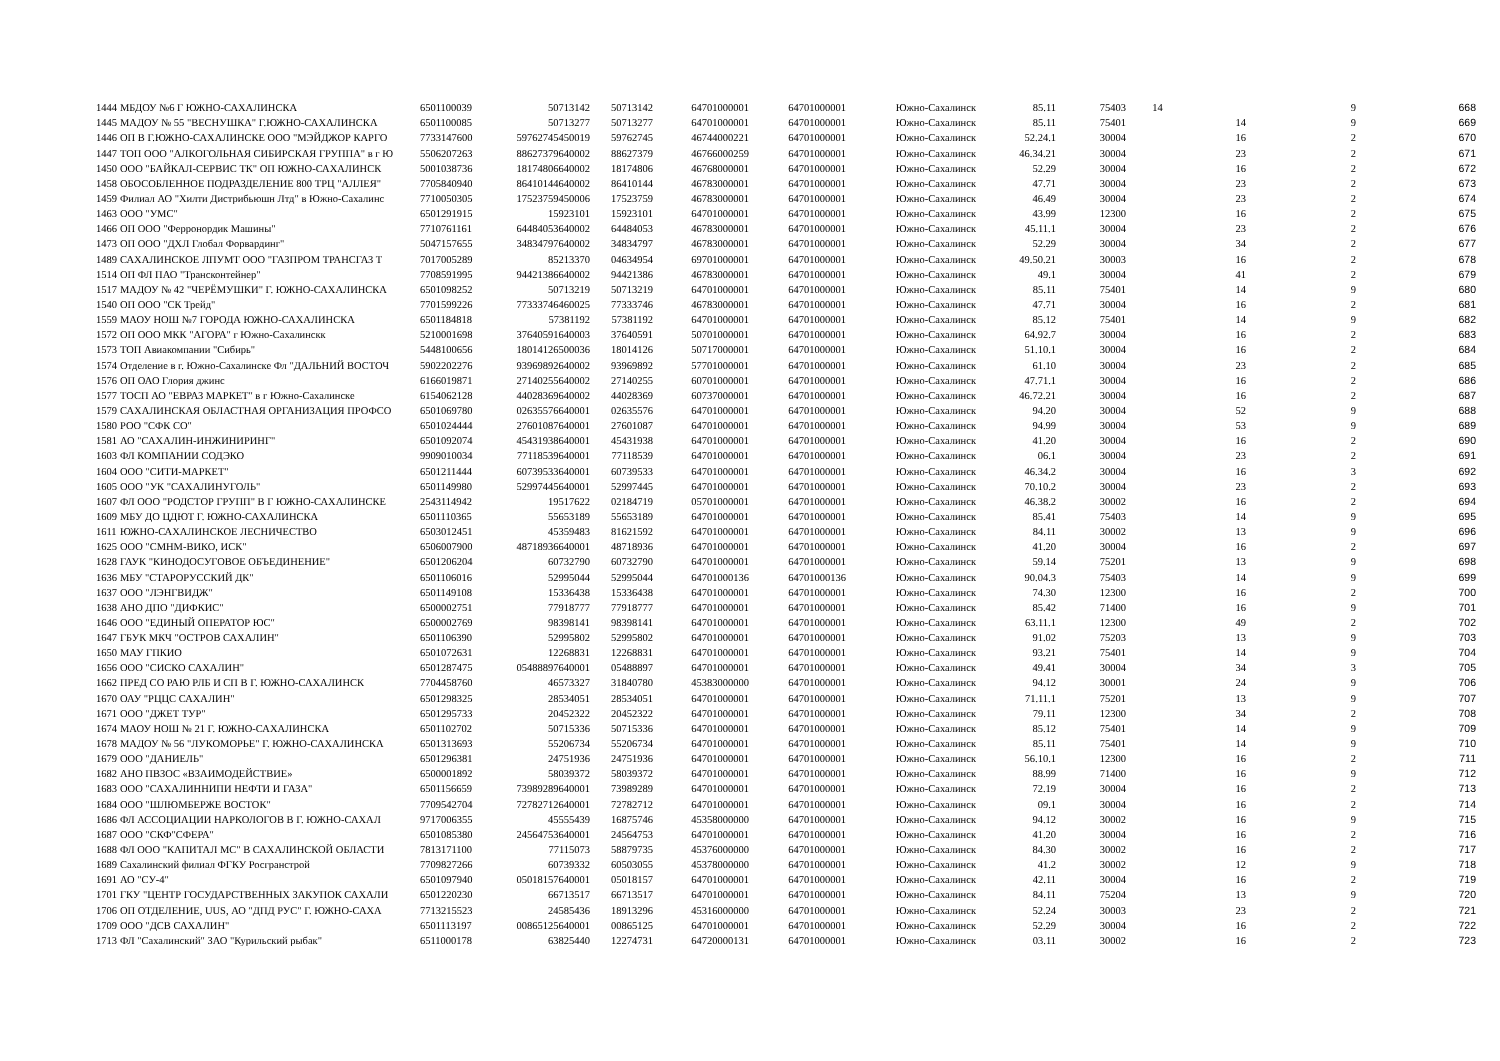| 1444 | МБДОУ №6 Г ЮЖНО-САХАЛИНСКА | 6501100039 | 50713142 | 50713142 | 64701000001 | 64701000001 | Южно-Сахалинск | 85.11 | 75403 | 14 | 9 | 668 |
| 1445 | МАДОУ № 55 "ВЕСНУШКА" Г.ЮЖНО-САХАЛИНСКА | 6501100085 | 50713277 | 50713277 | 64701000001 | 64701000001 | Южно-Сахалинск | 85.11 | 75401 | 14 | 9 | 669 |
| 1446 | ОП В Г.ЮЖНО-САХАЛИНСКЕ ООО "МЭЙДЖОР КАРГО | 7733147600 | 59762745450019 | 59762745 | 46744000221 | 64701000001 | Южно-Сахалинск | 52.24.1 | 30004 | 16 | 2 | 670 |
| 1447 | ТОП ООО "АЛКОГОЛЬНАЯ СИБИРСКАЯ ГРУППА" в г Ю | 5506207263 | 88627379640002 | 88627379 | 46766000259 | 64701000001 | Южно-Сахалинск | 46.34.21 | 30004 | 23 | 2 | 671 |
| 1450 | ООО "БАЙКАЛ-СЕРВИС ТК" ОП ЮЖНО-САХАЛИНСК | 5001038736 | 18174806640002 | 18174806 | 46768000001 | 64701000001 | Южно-Сахалинск | 52.29 | 30004 | 16 | 2 | 672 |
| 1458 | ОБОСОБЛЕННОЕ ПОДРАЗДЕЛЕНИЕ 800 ТРЦ "АЛЛЕЯ" | 7705840940 | 86410144640002 | 86410144 | 46783000001 | 64701000001 | Южно-Сахалинск | 47.71 | 30004 | 23 | 2 | 673 |
| 1459 | Филиал АО "Хилти Дистрибьюшн Лтд" в Южно-Сахалинс | 7710050305 | 17523759450006 | 17523759 | 46783000001 | 64701000001 | Южно-Сахалинск | 46.49 | 30004 | 23 | 2 | 674 |
| 1463 | ООО "УМС" | 6501291915 | 15923101 | 15923101 | 64701000001 | 64701000001 | Южно-Сахалинск | 43.99 | 12300 | 16 | 2 | 675 |
| 1466 | ОП ООО "Ферронордик Машины" | 7710761161 | 64484053640002 | 64484053 | 46783000001 | 64701000001 | Южно-Сахалинск | 45.11.1 | 30004 | 23 | 2 | 676 |
| 1473 | ОП ООО "ДХЛ Глобал Форвардинг" | 5047157655 | 34834797640002 | 34834797 | 46783000001 | 64701000001 | Южно-Сахалинск | 52.29 | 30004 | 34 | 2 | 677 |
| 1489 | САХАЛИНСКОЕ ЛПУМТ ООО "ГАЗПРОМ ТРАНСГАЗ Т | 7017005289 | 85213370 | 04634954 | 69701000001 | 64701000001 | Южно-Сахалинск | 49.50.21 | 30003 | 16 | 2 | 678 |
| 1514 | ОП ФЛ ПАО "Трансконтейнер" | 7708591995 | 94421386640002 | 94421386 | 46783000001 | 64701000001 | Южно-Сахалинск | 49.1 | 30004 | 41 | 2 | 679 |
| 1517 | МАДОУ № 42 "ЧЕРЁМУШКИ" Г. ЮЖНО-САХАЛИНСКА | 6501098252 | 50713219 | 50713219 | 64701000001 | 64701000001 | Южно-Сахалинск | 85.11 | 75401 | 14 | 9 | 680 |
| 1540 | ОП ООО "СК Трейд" | 7701599226 | 77333746460025 | 77333746 | 46783000001 | 64701000001 | Южно-Сахалинск | 47.71 | 30004 | 16 | 2 | 681 |
| 1559 | МАОУ НОШ №7 ГОРОДА ЮЖНО-САХАЛИНСКА | 6501184818 | 57381192 | 57381192 | 64701000001 | 64701000001 | Южно-Сахалинск | 85.12 | 75401 | 14 | 9 | 682 |
| 1572 | ОП ООО МКК "АГОРА" г Южно-Сахалинскк | 5210001698 | 37640591640003 | 37640591 | 50701000001 | 64701000001 | Южно-Сахалинск | 64.92.7 | 30004 | 16 | 2 | 683 |
| 1573 | ТОП Авиакомпании "Сибирь" | 5448100656 | 18014126500036 | 18014126 | 50717000001 | 64701000001 | Южно-Сахалинск | 51.10.1 | 30004 | 16 | 2 | 684 |
| 1574 | Отделение в г. Южно-Сахалинске Фл "ДАЛЬНИЙ ВОСТОЧ | 5902202276 | 93969892640002 | 93969892 | 57701000001 | 64701000001 | Южно-Сахалинск | 61.10 | 30004 | 23 | 2 | 685 |
| 1576 | ОП ОАО Глория джинс | 6166019871 | 27140255640002 | 27140255 | 60701000001 | 64701000001 | Южно-Сахалинск | 47.71.1 | 30004 | 16 | 2 | 686 |
| 1577 | ТОСП АО "ЕВРАЗ МАРКЕТ" в г Южно-Сахалинске | 6154062128 | 44028369640002 | 44028369 | 60737000001 | 64701000001 | Южно-Сахалинск | 46.72.21 | 30004 | 16 | 2 | 687 |
| 1579 | САХАЛИНСКАЯ ОБЛАСТНАЯ ОРГАНИЗАЦИЯ ПРОФСО | 6501069780 | 02635576640001 | 02635576 | 64701000001 | 64701000001 | Южно-Сахалинск | 94.20 | 30004 | 52 | 9 | 688 |
| 1580 | РОО "СФК СО" | 6501024444 | 27601087640001 | 27601087 | 64701000001 | 64701000001 | Южно-Сахалинск | 94.99 | 30004 | 53 | 9 | 689 |
| 1581 | АО "САХАЛИН-ИНЖИНИРИНГ" | 6501092074 | 45431938640001 | 45431938 | 64701000001 | 64701000001 | Южно-Сахалинск | 41.20 | 30004 | 16 | 2 | 690 |
| 1603 | ФЛ КОМПАНИИ СОДЭКО | 9909010034 | 77118539640001 | 77118539 | 64701000001 | 64701000001 | Южно-Сахалинск | 06.1 | 30004 | 23 | 2 | 691 |
| 1604 | ООО "СИТИ-МАРКЕТ" | 6501211444 | 60739533640001 | 60739533 | 64701000001 | 64701000001 | Южно-Сахалинск | 46.34.2 | 30004 | 16 | 3 | 692 |
| 1605 | ООО "УК "САХАЛИНУГОЛЬ" | 6501149980 | 52997445640001 | 52997445 | 64701000001 | 64701000001 | Южно-Сахалинск | 70.10.2 | 30004 | 23 | 2 | 693 |
| 1607 | ФЛ ООО "РОДСТОР ГРУПП" В Г ЮЖНО-САХАЛИНСКЕ | 2543114942 | 19517622 | 02184719 | 05701000001 | 64701000001 | Южно-Сахалинск | 46.38.2 | 30002 | 16 | 2 | 694 |
| 1609 | МБУ ДО ЦДЮТ Г. ЮЖНО-САХАЛИНСКА | 6501110365 | 55653189 | 55653189 | 64701000001 | 64701000001 | Южно-Сахалинск | 85.41 | 75403 | 14 | 9 | 695 |
| 1611 | ЮЖНО-САХАЛИНСКОЕ ЛЕСНИЧЕСТВО | 6503012451 | 45359483 | 81621592 | 64701000001 | 64701000001 | Южно-Сахалинск | 84.11 | 30002 | 13 | 9 | 696 |
| 1625 | ООО "СМНМ-ВИКО, ИСК" | 6506007900 | 48718936640001 | 48718936 | 64701000001 | 64701000001 | Южно-Сахалинск | 41.20 | 30004 | 16 | 2 | 697 |
| 1628 | ГАУК "КИНОДОСУГОВОЕ ОБЪЕДИНЕНИЕ" | 6501206204 | 60732790 | 60732790 | 64701000001 | 64701000001 | Южно-Сахалинск | 59.14 | 75201 | 13 | 9 | 698 |
| 1636 | МБУ "СТАРОРУССКИЙ ДК" | 6501106016 | 52995044 | 52995044 | 64701000136 | 64701000136 | Южно-Сахалинск | 90.04.3 | 75403 | 14 | 9 | 699 |
| 1637 | ООО "ЛЭНГВИДЖ" | 6501149108 | 15336438 | 15336438 | 64701000001 | 64701000001 | Южно-Сахалинск | 74.30 | 12300 | 16 | 2 | 700 |
| 1638 | АНО ДПО "ДИФКИС" | 6500002751 | 77918777 | 77918777 | 64701000001 | 64701000001 | Южно-Сахалинск | 85.42 | 71400 | 16 | 9 | 701 |
| 1646 | ООО "ЕДИНЫЙ ОПЕРАТОР ЮС" | 6500002769 | 98398141 | 98398141 | 64701000001 | 64701000001 | Южно-Сахалинск | 63.11.1 | 12300 | 49 | 2 | 702 |
| 1647 | ГБУК МКЧ "ОСТРОВ САХАЛИН" | 6501106390 | 52995802 | 52995802 | 64701000001 | 64701000001 | Южно-Сахалинск | 91.02 | 75203 | 13 | 9 | 703 |
| 1650 | МАУ ГПКИО | 6501072631 | 12268831 | 12268831 | 64701000001 | 64701000001 | Южно-Сахалинск | 93.21 | 75401 | 14 | 9 | 704 |
| 1656 | ООО "СИСКО САХАЛИН" | 6501287475 | 05488897640001 | 05488897 | 64701000001 | 64701000001 | Южно-Сахалинск | 49.41 | 30004 | 34 | 3 | 705 |
| 1662 | ПРЕД СО РАЮ РЛБ И СП В Г. ЮЖНО-САХАЛИНСК | 7704458760 | 46573327 | 31840780 | 45383000000 | 64701000001 | Южно-Сахалинск | 94.12 | 30001 | 24 | 9 | 706 |
| 1670 | ОАУ "РЦЦС САХАЛИН" | 6501298325 | 28534051 | 28534051 | 64701000001 | 64701000001 | Южно-Сахалинск | 71.11.1 | 75201 | 13 | 9 | 707 |
| 1671 | ООО "ДЖЕТ ТУР" | 6501295733 | 20452322 | 20452322 | 64701000001 | 64701000001 | Южно-Сахалинск | 79.11 | 12300 | 34 | 2 | 708 |
| 1674 | МАОУ НОШ № 21 Г. ЮЖНО-САХАЛИНСКА | 6501102702 | 50715336 | 50715336 | 64701000001 | 64701000001 | Южно-Сахалинск | 85.12 | 75401 | 14 | 9 | 709 |
| 1678 | МАДОУ № 56 "ЛУКОМОРЬЕ" Г. ЮЖНО-САХАЛИНСКА | 6501313693 | 55206734 | 55206734 | 64701000001 | 64701000001 | Южно-Сахалинск | 85.11 | 75401 | 14 | 9 | 710 |
| 1679 | ООО "ДАНИЕЛЬ" | 6501296381 | 24751936 | 24751936 | 64701000001 | 64701000001 | Южно-Сахалинск | 56.10.1 | 12300 | 16 | 2 | 711 |
| 1682 | АНО ПВЗОС «ВЗАИМОДЕЙСТВИЕ» | 6500001892 | 58039372 | 58039372 | 64701000001 | 64701000001 | Южно-Сахалинск | 88.99 | 71400 | 16 | 9 | 712 |
| 1683 | ООО "САХАЛИННИПИ НЕФТИ И ГАЗА" | 6501156659 | 73989289640001 | 73989289 | 64701000001 | 64701000001 | Южно-Сахалинск | 72.19 | 30004 | 16 | 2 | 713 |
| 1684 | ООО "ШЛЮМБЕРЖЕ ВОСТОК" | 7709542704 | 72782712640001 | 72782712 | 64701000001 | 64701000001 | Южно-Сахалинск | 09.1 | 30004 | 16 | 2 | 714 |
| 1686 | ФЛ АССОЦИАЦИИ НАРКОЛОГОВ В Г. ЮЖНО-САХАЛ | 9717006355 | 45555439 | 16875746 | 45358000000 | 64701000001 | Южно-Сахалинск | 94.12 | 30002 | 16 | 9 | 715 |
| 1687 | ООО "СКФ"СФЕРА" | 6501085380 | 24564753640001 | 24564753 | 64701000001 | 64701000001 | Южно-Сахалинск | 41.20 | 30004 | 16 | 2 | 716 |
| 1688 | ФЛ ООО "КАПИТАЛ МС" В САХАЛИНСКОЙ ОБЛАСТИ | 7813171100 | 77115073 | 58879735 | 45376000000 | 64701000001 | Южно-Сахалинск | 84.30 | 30002 | 16 | 2 | 717 |
| 1689 | Сахалинский филиал ФГКУ Росгранстрой | 7709827266 | 60739332 | 60503055 | 45378000000 | 64701000001 | Южно-Сахалинск | 41.2 | 30002 | 12 | 9 | 718 |
| 1691 | АО "СУ-4" | 6501097940 | 05018157640001 | 05018157 | 64701000001 | 64701000001 | Южно-Сахалинск | 42.11 | 30004 | 16 | 2 | 719 |
| 1701 | ГКУ "ЦЕНТР ГОСУДАРСТВЕННЫХ ЗАКУПОК САХАЛИ | 6501220230 | 66713517 | 66713517 | 64701000001 | 64701000001 | Южно-Сахалинск | 84.11 | 75204 | 13 | 9 | 720 |
| 1706 | ОП ОТДЕЛЕНИЕ, UUS, АО "ДПД РУС" Г. ЮЖНО-САХА | 7713215523 | 24585436 | 18913296 | 45316000000 | 64701000001 | Южно-Сахалинск | 52.24 | 30003 | 23 | 2 | 721 |
| 1709 | ООО "ДСВ САХАЛИН" | 6501113197 | 00865125640001 | 00865125 | 64701000001 | 64701000001 | Южно-Сахалинск | 52.29 | 30004 | 16 | 2 | 722 |
| 1713 | ФЛ "Сахалинский" ЗАО "Курильский рыбак" | 6511000178 | 63825440 | 12274731 | 64720000131 | 64701000001 | Южно-Сахалинск | 03.11 | 30002 | 16 | 2 | 723 |